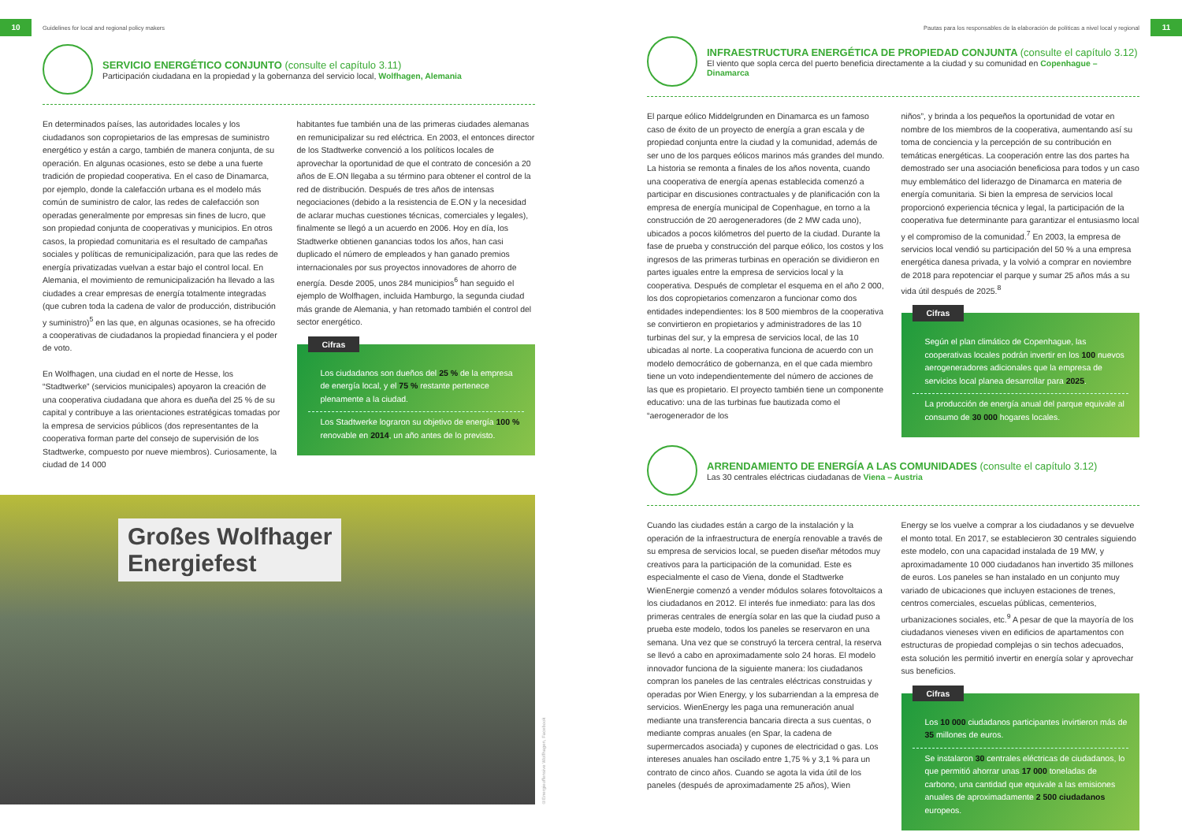10
Guidelines for local and regional policy makers
SERVICIO ENERGÉTICO CONJUNTO (consulte el capítulo 3.11)
Participación ciudadana en la propiedad y la gobernanza del servicio local, Wolfhagen, Alemania
En determinados países, las autoridades locales y los ciudadanos son copropietarios de las empresas de suministro energético y están a cargo, también de manera conjunta, de su operación. En algunas ocasiones, esto se debe a una fuerte tradición de propiedad cooperativa. En el caso de Dinamarca, por ejemplo, donde la calefacción urbana es el modelo más común de suministro de calor, las redes de calefacción son operadas generalmente por empresas sin fines de lucro, que son propiedad conjunta de cooperativas y municipios. En otros casos, la propiedad comunitaria es el resultado de campañas sociales y políticas de remunicipalización, para que las redes de energía privatizadas vuelvan a estar bajo el control local. En Alemania, el movimiento de remunicipalización ha llevado a las ciudades a crear empresas de energía totalmente integradas (que cubren toda la cadena de valor de producción, distribución y suministro)<sup>5</sup> en las que, en algunas ocasiones, se ha ofrecido a cooperativas de ciudadanos la propiedad financiera y el poder de voto.
En Wolfhagen, una ciudad en el norte de Hesse, los “Stadtwerke” (servicios municipales) apoyaron la creación de una cooperativa ciudadana que ahora es dueña del 25 % de su capital y contribuye a las orientaciones estratégicas tomadas por la empresa de servicios públicos (dos representantes de la cooperativa forman parte del consejo de supervisión de los Stadtwerke, compuesto por nueve miembros). Curiosamente, la ciudad de 14 000
habitantes fue también una de las primeras ciudades alemanas en remunicipalizar su red eléctrica. En 2003, el entonces director de los Stadtwerke convenció a los políticos locales de aprovechar la oportunidad de que el contrato de concesión a 20 años de E.ON llegaba a su término para obtener el control de la red de distribución. Después de tres años de intensas negociaciones (debido a la resistencia de E.ON y la necesidad de aclarar muchas cuestiones técnicas, comerciales y legales), finalmente se llegó a un acuerdo en 2006. Hoy en día, los Stadtwerke obtienen ganancias todos los años, han casi duplicado el número de empleados y han ganado premios internacionales por sus proyectos innovadores de ahorro de energía. Desde 2005, unos 284 municipios<sup>6</sup> han seguido el ejemplo de Wolfhagen, incluida Hamburgo, la segunda ciudad más grande de Alemania, y han retomado también el control del sector energético.
Cifras
Los ciudadanos son dueños del 25 % de la empresa de energía local, y el 75 % restante pertenece plenamente a la ciudad.
Los Stadtwerke lograron su objetivo de energía 100 % renovable en 2014, un año antes de lo previsto.
Großes Wolfhager
Energiefest
©Energieoffensive Wolfhagen, Facebook
Pautas para los responsables de la elaboración de políticas a nivel local y regional
11
INFRAESTRUCTURA ENERGÉTICA DE PROPIEDAD CONJUNTA (consulte el capítulo 3.12)
El viento que sopla cerca del puerto beneficia directamente a la ciudad y su comunidad en Copenhague – Dinamarca
El parque eólico Middelgrunden en Dinamarca es un famoso caso de éxito de un proyecto de energía a gran escala y de propiedad conjunta entre la ciudad y la comunidad, además de ser uno de los parques eólicos marinos más grandes del mundo. La historia se remonta a finales de los años noventa, cuando una cooperativa de energía apenas establecida comenzó a participar en discusiones contractuales y de planificación con la empresa de energía municipal de Copenhague, en torno a la construcción de 20 aerogeneradores (de 2 MW cada uno), ubicados a pocos kilómetros del puerto de la ciudad. Durante la fase de prueba y construcción del parque eólico, los costos y los ingresos de las primeras turbinas en operación se dividieron en partes iguales entre la empresa de servicios local y la cooperativa. Después de completar el esquema en el año 2 000, los dos copropietarios comenzaron a funcionar como dos entidades independientes: los 8 500 miembros de la cooperativa se convirtieron en propietarios y administradores de las 10 turbinas del sur, y la empresa de servicios local, de las 10 ubicadas al norte. La cooperativa funciona de acuerdo con un modelo democrático de gobernanza, en el que cada miembro tiene un voto independientemente del número de acciones de las que es propietario. El proyecto también tiene un componente educativo: una de las turbinas fue bautizada como el “aerogenerador de los
niños”, y brinda a los pequeños la oportunidad de votar en nombre de los miembros de la cooperativa, aumentando así su toma de conciencia y la percepción de su contribución en temáticas energéticas. La cooperación entre las dos partes ha demostrado ser una asociación beneficiosa para todos y un caso muy emblemático del liderazgo de Dinamarca en materia de energía comunitaria. Si bien la empresa de servicios local proporcionó experiencia técnica y legal, la participación de la cooperativa fue determinante para garantizar el entusiasmo local y el compromiso de la comunidad.<sup>7</sup> En 2003, la empresa de servicios local vendió su participación del 50 % a una empresa energética danesa privada, y la volvió a comprar en noviembre de 2018 para repotenciar el parque y sumar 25 años más a su vida útil después de 2025.<sup>8</sup>
Cifras
Según el plan climático de Copenhague, las cooperativas locales podrán invertir en los 100 nuevos aerogeneradores adicionales que la empresa de servicios local planea desarrollar para 2025.
La producción de energía anual del parque equivale al consumo de 30 000 hogares locales.
ARRENDAMIENTO DE ENERGÍA A LAS COMUNIDADES (consulte el capítulo 3.12)
Las 30 centrales eléctricas ciudadanas de Viena – Austria
Cuando las ciudades están a cargo de la instalación y la operación de la infraestructura de energía renovable a través de su empresa de servicios local, se pueden diseñar métodos muy creativos para la participación de la comunidad. Este es especialmente el caso de Viena, donde el Stadtwerke WienEnergie comenzó a vender módulos solares fotovoltaicos a los ciudadanos en 2012. El interés fue inmediato: para las dos primeras centrales de energía solar en las que la ciudad puso a prueba este modelo, todos los paneles se reservaron en una semana. Una vez que se construyó la tercera central, la reserva se llevó a cabo en aproximadamente solo 24 horas. El modelo innovador funciona de la siguiente manera: los ciudadanos compran los paneles de las centrales eléctricas construidas y operadas por Wien Energy, y los subarriendan a la empresa de servicios. WienEnergy les paga una remuneración anual mediante una transferencia bancaria directa a sus cuentas, o mediante compras anuales (en Spar, la cadena de supermercados asociada) y cupones de electricidad o gas. Los intereses anuales han oscilado entre 1,75 % y 3,1 % para un contrato de cinco años. Cuando se agota la vida útil de los paneles (después de aproximadamente 25 años), Wien
Energy se los vuelve a comprar a los ciudadanos y se devuelve el monto total. En 2017, se establecieron 30 centrales siguiendo este modelo, con una capacidad instalada de 19 MW, y aproximadamente 10 000 ciudadanos han invertido 35 millones de euros. Los paneles se han instalado en un conjunto muy variado de ubicaciones que incluyen estaciones de trenes, centros comerciales, escuelas públicas, cementerios, urbanizaciones sociales, etc.<sup>9</sup> A pesar de que la mayoría de los ciudadanos vieneses viven en edificios de apartamentos con estructuras de propiedad complejas o sin techos adecuados, esta solución les permitió invertir en energía solar y aprovechar sus beneficios.
Cifras
Los 10 000 ciudadanos participantes invirtieron más de 35 millones de euros.
Se instalaron 30 centrales eléctricas de ciudadanos, lo que permitió ahorrar unas 17 000 toneladas de carbono, una cantidad que equivale a las emisiones anuales de aproximadamente 2 500 ciudadanos europeos.